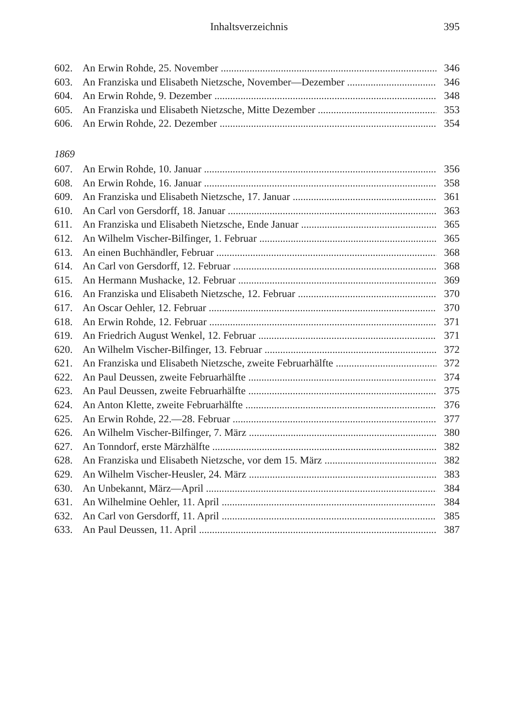Inhaltsverzeichnis 395
602. An Erwin Rohde, 25. November 346
603. An Franziska und Elisabeth Nietzsche, November—Dezember 346
604. An Erwin Rohde, 9. Dezember 348
605. An Franziska und Elisabeth Nietzsche, Mitte Dezember 353
606. An Erwin Rohde, 22. Dezember 354
1869
607. An Erwin Rohde, 10. Januar 356
608. An Erwin Rohde, 16. Januar 358
609. An Franziska und Elisabeth Nietzsche, 17. Januar 361
610. An Carl von Gersdorff, 18. Januar 363
611. An Franziska und Elisabeth Nietzsche, Ende Januar 365
612. An Wilhelm Vischer-Bilfinger, 1. Februar 365
613. An einen Buchhändler, Februar 368
614. An Carl von Gersdorff, 12. Februar 368
615. An Hermann Mushacke, 12. Februar 369
616. An Franziska und Elisabeth Nietzsche, 12. Februar 370
617. An Oscar Oehler, 12. Februar 370
618. An Erwin Rohde, 12. Februar 371
619. An Friedrich August Wenkel, 12. Februar 371
620. An Wilhelm Vischer-Bilfinger, 13. Februar 372
621. An Franziska und Elisabeth Nietzsche, zweite Februarhälfte 372
622. An Paul Deussen, zweite Februarhälfte 374
623. An Paul Deussen, zweite Februarhälfte 375
624. An Anton Klette, zweite Februarhälfte 376
625. An Erwin Rohde, 22.—28. Februar 377
626. An Wilhelm Vischer-Bilfinger, 7. März 380
627. An Tonndorf, erste Märzhälfte 382
628. An Franziska und Elisabeth Nietzsche, vor dem 15. März 382
629. An Wilhelm Vischer-Heusler, 24. März 383
630. An Unbekannt, März—April 384
631. An Wilhelmine Oehler, 11. April 384
632. An Carl von Gersdorff, 11. April 385
633. An Paul Deussen, 11. April 387